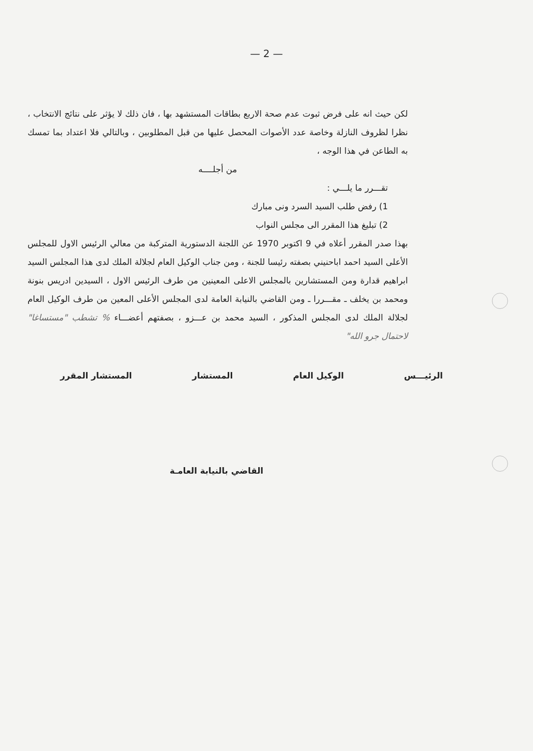— 2 —
لكن حيث انه على فرض ثبوت عدم صحة الاربع بطاقات المستشهد بها ، فان ذلك لا يؤثر على نتائج الانتخاب ، نظرا لظروف النازلة وخاصة عدد الأصوات المحصل عليها من قبل المطلوبين ، وبالتالي فلا اعتداد بما تمسك به الطاعن في هذا الوجه ،
من أجلــــه
تقـــرر ما يلـــي :
1) رفض طلب السيد السرد ونى مبارك
2) تبليغ هذا المقرر الى مجلس النواب
بهذا صدر المقرر أعلاه في 9 اكتوبر 1970 عن اللجنة الدستورية المتركبة من معالي الرئيس الاول للمجلس الأعلى السيد احمد اباحنيني بصفته رئيسا للجنة ، ومن جناب الوكيل العام لجلالة الملك لدى هذا المجلس السيد ابراهيم قدارة ومن المستشارين بالمجلس الاعلى المعينين من طرف الرئيس الاول ، السيدين ادريس بنونة ومحمد بن يخلف ـ مقـــررا ـ ومن القاضي بالنيابة العامة لدى المجلس الأعلى المعين من طرف الوكيل العام لجلالة الملك لدى المجلس المذكور ، السيد محمد بن عـــزو ، بصفتهم أعضـــاء % تشطب "مستساغا" لاحتمال جرو الله"
الرئيـــس الوكيل العام المستشار المستشار المقرر
القاضي بالنيابة العامـة